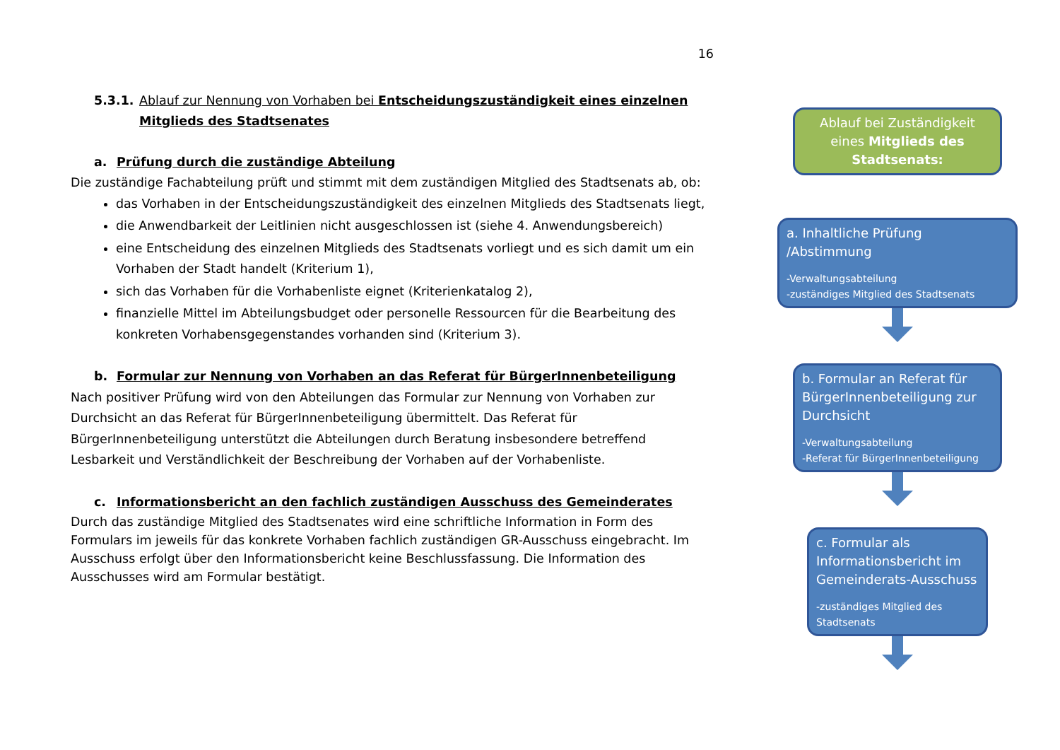16
5.3.1. Ablauf zur Nennung von Vorhaben bei Entscheidungszuständigkeit eines einzelnen Mitglieds des Stadtsenates
a. Prüfung durch die zuständige Abteilung
Die zuständige Fachabteilung prüft und stimmt mit dem zuständigen Mitglied des Stadtsenats ab, ob:
das Vorhaben in der Entscheidungszuständigkeit des einzelnen Mitglieds des Stadtsenats liegt,
die Anwendbarkeit der Leitlinien nicht ausgeschlossen ist (siehe 4. Anwendungsbereich)
eine Entscheidung des einzelnen Mitglieds des Stadtsenats vorliegt und es sich damit um ein Vorhaben der Stadt handelt (Kriterium 1),
sich das Vorhaben für die Vorhabenliste eignet (Kriterienkatalog 2),
finanzielle Mittel im Abteilungsbudget oder personelle Ressourcen für die Bearbeitung des konkreten Vorhabensgegenstandes vorhanden sind (Kriterium 3).
b. Formular zur Nennung von Vorhaben an das Referat für BürgerInnenbeteiligung
Nach positiver Prüfung wird von den Abteilungen das Formular zur Nennung von Vorhaben zur Durchsicht an das Referat für BürgerInnenbeteiligung übermittelt. Das Referat für BürgerInnenbeteiligung unterstützt die Abteilungen durch Beratung insbesondere betreffend Lesbarkeit und Verständlichkeit der Beschreibung der Vorhaben auf der Vorhabenliste.
c. Informationsbericht an den fachlich zuständigen Ausschuss des Gemeinderates
Durch das zuständige Mitglied des Stadtsenates wird eine schriftliche Information in Form des Formulars im jeweils für das konkrete Vorhaben fachlich zuständigen GR-Ausschuss eingebracht. Im Ausschuss erfolgt über den Informationsbericht keine Beschlussfassung. Die Information des Ausschusses wird am Formular bestätigt.
Ablauf bei Zuständigkeit eines Mitglieds des Stadtsenats:
a. Inhaltliche Prüfung /Abstimmung
-Verwaltungsabteilung
-zuständiges Mitglied des Stadtsenats
b. Formular an Referat für BürgerInnenbeteiligung zur Durchsicht
-Verwaltungsabteilung
-Referat für BürgerInnenbeteiligung
c. Formular als Informationsbericht im Gemeinderats-Ausschuss
-zuständiges Mitglied des Stadtsenats